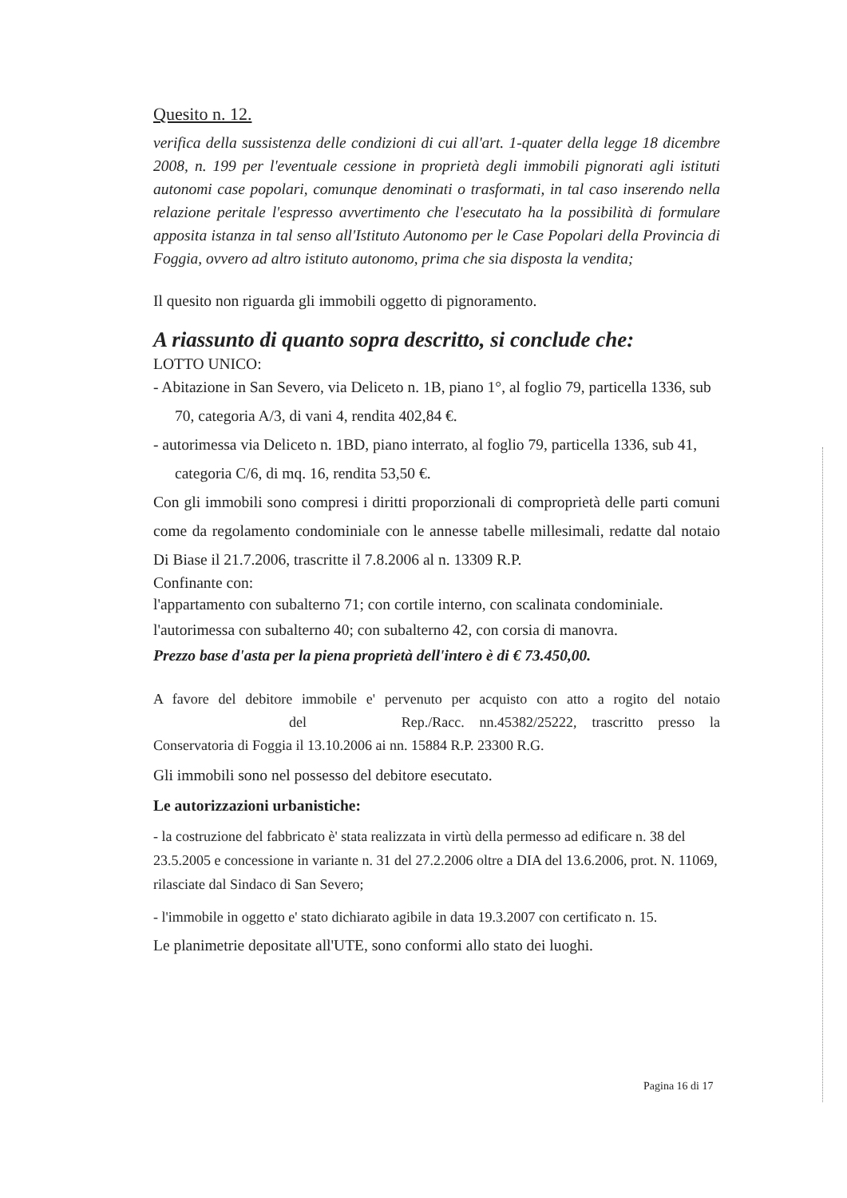Quesito n. 12.
verifica della sussistenza delle condizioni di cui all'art. 1-quater della legge 18 dicembre 2008, n. 199 per l'eventuale cessione in proprietà degli immobili pignorati agli istituti autonomi case popolari, comunque denominati o trasformati, in tal caso inserendo nella relazione peritale l'espresso avvertimento che l'esecutato ha la possibilità di formulare apposita istanza in tal senso all'Istituto Autonomo per le Case Popolari della Provincia di Foggia, ovvero ad altro istituto autonomo, prima che sia disposta la vendita;
Il quesito non riguarda gli immobili oggetto di pignoramento.
A riassunto di quanto sopra descritto, si conclude che:
LOTTO UNICO:
- Abitazione in San Severo, via Deliceto n. 1B, piano 1°, al foglio 79, particella 1336, sub 70, categoria A/3, di vani 4, rendita 402,84 €.
- autorimessa via Deliceto n. 1BD, piano interrato, al foglio 79, particella 1336, sub 41, categoria C/6, di mq. 16, rendita 53,50 €.
Con gli immobili sono compresi i diritti proporzionali di comproprietà delle parti comuni come da regolamento condominiale con le annesse tabelle millesimali, redatte dal notaio Di Biase il 21.7.2006, trascritte il 7.8.2006 al n. 13309 R.P.
Confinante con:
l'appartamento con subalterno 71; con cortile interno, con scalinata condominiale.
l'autorimessa con subalterno 40; con subalterno 42, con corsia di manovra.
Prezzo base d'asta per la piena proprietà dell'intero è di € 73.450,00.
A favore del debitore immobile e' pervenuto per acquisto con atto a rogito del notaio del Rep./Racc. nn.45382/25222, trascritto presso la Conservatoria di Foggia il 13.10.2006 ai nn. 15884 R.P. 23300 R.G.
Gli immobili sono nel possesso del debitore esecutato.
Le autorizzazioni urbanistiche:
- la costruzione del fabbricato è' stata realizzata in virtù della permesso ad edificare n. 38 del 23.5.2005 e concessione in variante n. 31 del 27.2.2006 oltre a DIA del 13.6.2006, prot. N. 11069, rilasciate dal Sindaco di San Severo;
- l'immobile in oggetto e' stato dichiarato agibile in data 19.3.2007 con certificato n. 15.
Le planimetrie depositate all'UTE, sono conformi allo stato dei luoghi.
Pagina 16 di 17